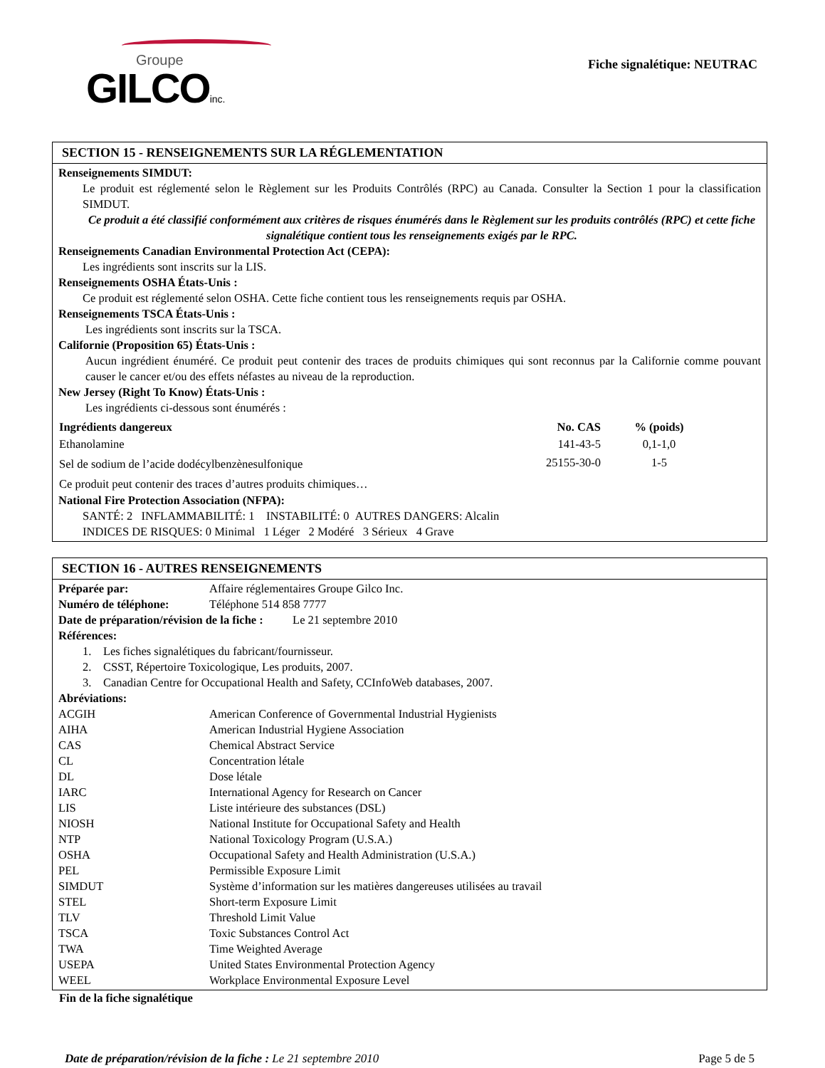Groupe
GILCOinc.
Fiche signalétique: NEUTRAC
SECTION 15 - RENSEIGNEMENTS SUR LA RÉGLEMENTATION
Renseignements SIMDUT:
Le produit est réglementé selon le Règlement sur les Produits Contrôlés (RPC) au Canada. Consulter la Section 1 pour la classification SIMDUT.
Ce produit a été classifié conformément aux critères de risques énumérés dans le Règlement sur les produits contrôlés (RPC) et cette fiche signalétique contient tous les renseignements exigés par le RPC.
Renseignements Canadian Environmental Protection Act (CEPA):
Les ingrédients sont inscrits sur la LIS.
Renseignements OSHA États-Unis :
Ce produit est réglementé selon OSHA. Cette fiche contient tous les renseignements requis par OSHA.
Renseignements TSCA États-Unis :
Les ingrédients sont inscrits sur la TSCA.
Californie (Proposition 65) États-Unis :
Aucun ingrédient énuméré. Ce produit peut contenir des traces de produits chimiques qui sont reconnus par la Californie comme pouvant causer le cancer et/ou des effets néfastes au niveau de la reproduction.
New Jersey (Right To Know) États-Unis :
Les ingrédients ci-dessous sont énumérés :
| Ingrédients dangereux | No. CAS | % (poids) | |
| --- | --- | --- | --- |
| Ethanolamine | 141-43-5 | 0,1-1,0 | |
| Sel de sodium de l’acide dodécylbenzènesulfonique | 25155-30-0 | 1-5 | |
| Ce produit peut contenir des traces d’autres produits chimiques… | | | |
National Fire Protection Association (NFPA):
SANTÉ: 2 INFLAMMABILITÉ: 1 INSTABILITÉ: 0 AUTRES DANGERS: Alcalin
INDICES DE RISQUES: 0 Minimal 1 Léger 2 Modéré 3 Sérieux 4 Grave
SECTION 16 - AUTRES RENSEIGNEMENTS
| Préparée par: | Affaire réglementaires Groupe Gilco Inc. |
| Numéro de téléphone: | Téléphone 514 858 7777 |
Date de préparation/révision de la fiche : Le 21 septembre 2010
Références:
1. Les fiches signalétiques du fabricant/fournisseur.
2. CSST, Répertoire Toxicologique, Les produits, 2007.
3. Canadian Centre for Occupational Health and Safety, CCInfoWeb databases, 2007.
Abréviations:
| ACGIH | American Conference of Governmental Industrial Hygienists |
| AIHA | American Industrial Hygiene Association |
| CAS | Chemical Abstract Service |
| CL | Concentration létale |
| DL | Dose létale |
| IARC | International Agency for Research on Cancer |
| LIS | Liste intérieure des substances (DSL) |
| NIOSH | National Institute for Occupational Safety and Health |
| NTP | National Toxicology Program (U.S.A.) |
| OSHA | Occupational Safety and Health Administration (U.S.A.) |
| PEL | Permissible Exposure Limit |
| SIMDUT | Système d’information sur les matières dangereuses utilisées au travail |
| STEL | Short-term Exposure Limit |
| TLV | Threshold Limit Value |
| TSCA | Toxic Substances Control Act |
| TWA | Time Weighted Average |
| USEPA | United States Environmental Protection Agency |
| WEEL | Workplace Environmental Exposure Level |
Fin de la fiche signalétique
Date de préparation/révision de la fiche : Le 21 septembre 2010 Page 5 de 5